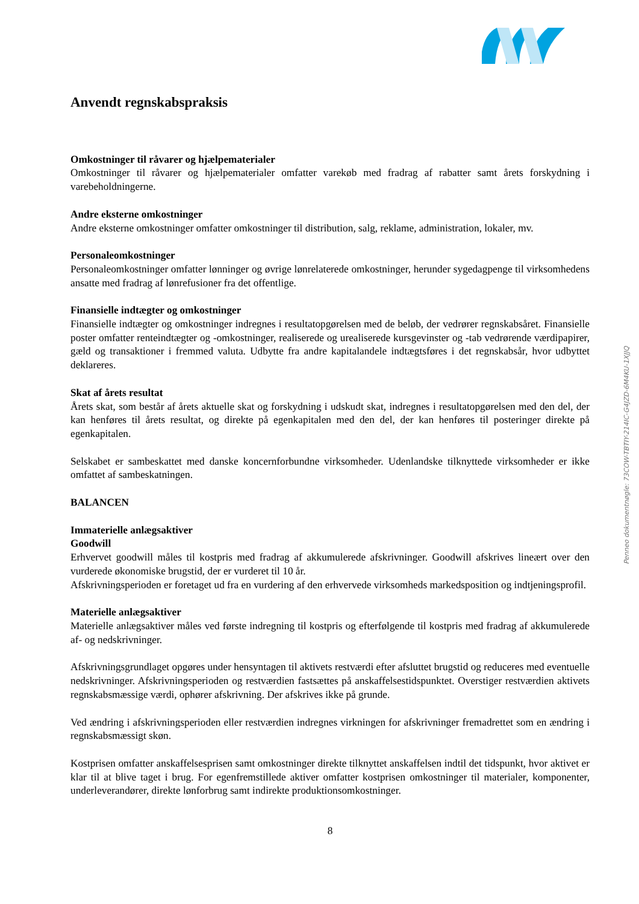Penneo dokumentnøgle: 73COW-TBTIY-214IC-G4JZD-6M4KU-1XJJQ
Anvendt regnskabspraksis
Omkostninger til råvarer og hjælpematerialer
Omkostninger til råvarer og hjælpematerialer omfatter varekøb med fradrag af rabatter samt årets forskydning i varebeholdningerne.
Andre eksterne omkostninger
Andre eksterne omkostninger omfatter omkostninger til distribution, salg, reklame, administration, lokaler, mv.
Personaleomkostninger
Personaleomkostninger omfatter lønninger og øvrige lønrelaterede omkostninger, herunder sygedagpenge til virksomhedens ansatte med fradrag af lønrefusioner fra det offentlige.
Finansielle indtægter og omkostninger
Finansielle indtægter og omkostninger indregnes i resultatopgørelsen med de beløb, der vedrører regnskabsåret. Finansielle poster omfatter renteindtægter og -omkostninger, realiserede og urealiserede kursgevinster og -tab vedrørende værdipapirer, gæld og transaktioner i fremmed valuta. Udbytte fra andre kapitalandele indtægtsføres i det regnskabsår, hvor udbyttet deklareres.
Skat af årets resultat
Årets skat, som består af årets aktuelle skat og forskydning i udskudt skat, indregnes i resultatopgørelsen med den del, der kan henføres til årets resultat, og direkte på egenkapitalen med den del, der kan henføres til posteringer direkte på egenkapitalen.
Selskabet er sambeskattet med danske koncernforbundne virksomheder. Udenlandske tilknyttede virksomheder er ikke omfattet af sambeskatningen.
BALANCEN
Immaterielle anlægsaktiver
Goodwill
Erhvervet goodwill måles til kostpris med fradrag af akkumulerede afskrivninger. Goodwill afskrives lineært over den vurderede økonomiske brugstid, der er vurderet til 10 år.
Afskrivningsperioden er foretaget ud fra en vurdering af den erhvervede virksomheds markedsposition og indtjeningsprofil.
Materielle anlægsaktiver
Materielle anlægsaktiver måles ved første indregning til kostpris og efterfølgende til kostpris med fradrag af akkumulerede af- og nedskrivninger.
Afskrivningsgrundlaget opgøres under hensyntagen til aktivets restværdi efter afsluttet brugstid og reduceres med eventuelle nedskrivninger. Afskrivningsperioden og restværdien fastsættes på anskaffelsestidspunktet. Overstiger restværdien aktivets regnskabsmæssige værdi, ophører afskrivning. Der afskrives ikke på grunde.
Ved ændring i afskrivningsperioden eller restværdien indregnes virkningen for afskrivninger fremadrettet som en ændring i regnskabsmæssigt skøn.
Kostprisen omfatter anskaffelsesprisen samt omkostninger direkte tilknyttet anskaffelsen indtil det tidspunkt, hvor aktivet er klar til at blive taget i brug. For egenfremstillede aktiver omfatter kostprisen omkostninger til materialer, komponenter, underleverandører, direkte lønforbrug samt indirekte produktionsomkostninger.
8